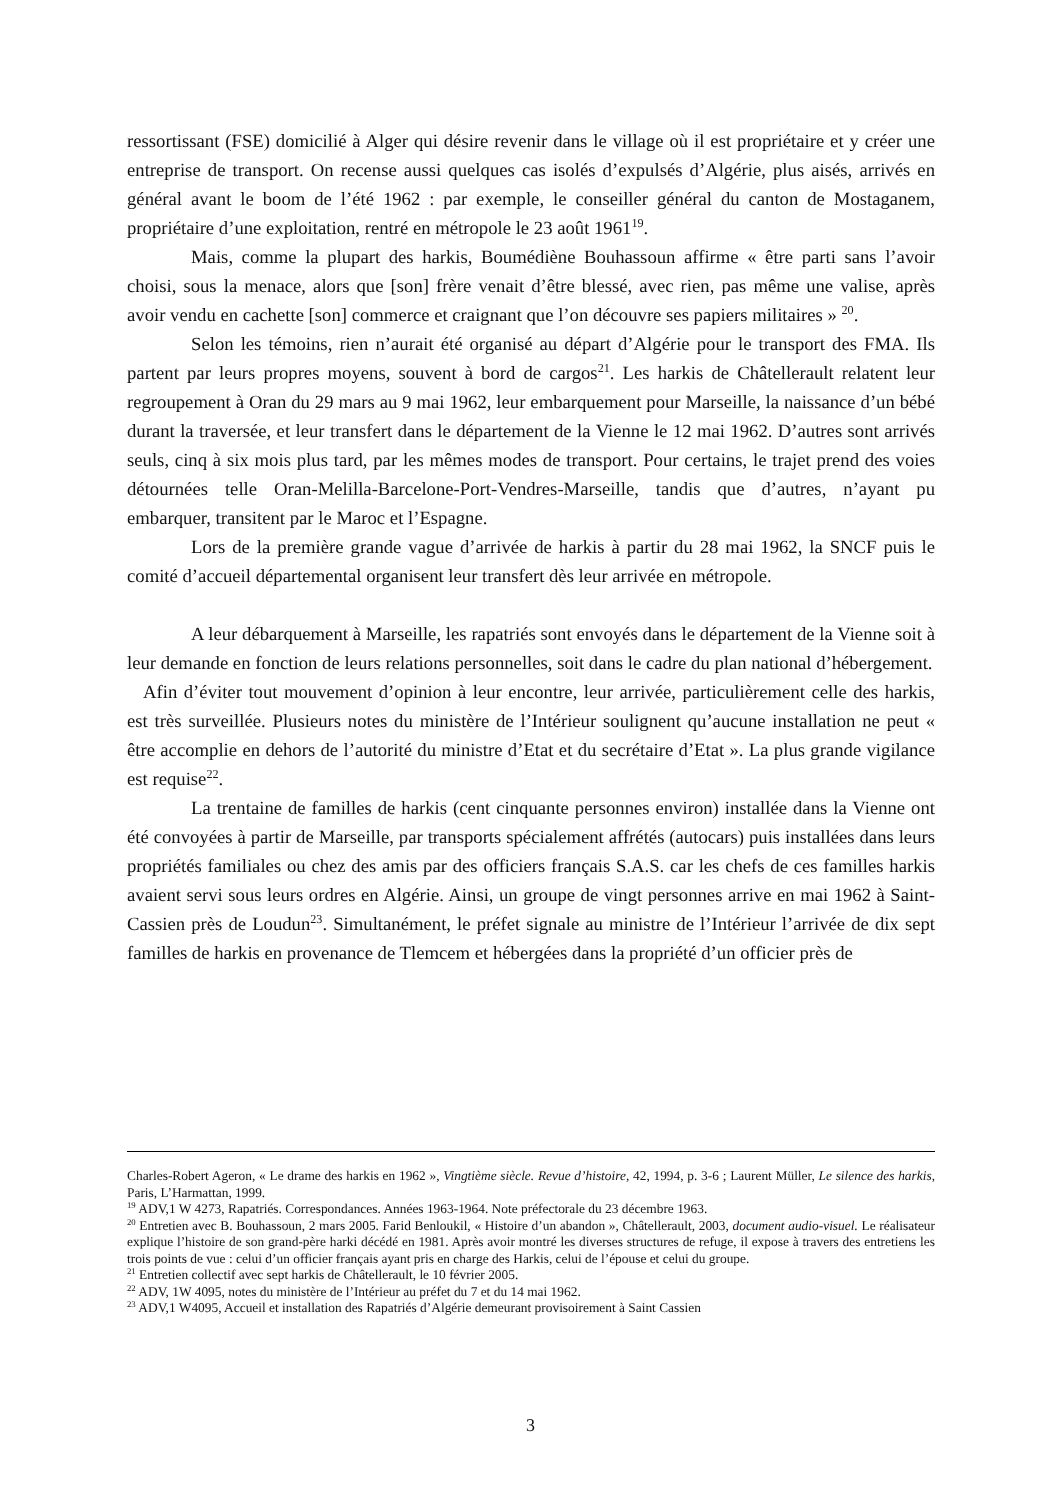ressortissant (FSE) domicilié à Alger qui désire revenir dans le village où il est propriétaire et y créer une entreprise de transport. On recense aussi quelques cas isolés d’expulsés d’Algérie, plus aisés, arrivés en général avant le boom de l’été 1962 : par exemple, le conseiller général du canton de Mostaganem, propriétaire d’une exploitation, rentré en métropole le 23 août 1961<sup>19</sup>.
Mais, comme la plupart des harkis, Boumédiène Bouhassoun affirme « être parti sans l’avoir choisi, sous la menace, alors que [son] frère venait d’être blessé, avec rien, pas même une valise, après avoir vendu en cachette [son] commerce et craignant que l’on découvre ses papiers militaires » <sup>20</sup>.
Selon les témoins, rien n’aurait été organisé au départ d’Algérie pour le transport des FMA. Ils partent par leurs propres moyens, souvent à bord de cargos<sup>21</sup>. Les harkis de Châtellerault relatent leur regroupement à Oran du 29 mars au 9 mai 1962, leur embarquement pour Marseille, la naissance d’un bébé durant la traversée, et leur transfert dans le département de la Vienne le 12 mai 1962. D’autres sont arrivés seuls, cinq à six mois plus tard, par les mêmes modes de transport. Pour certains, le trajet prend des voies détournées telle Oran-Melilla-Barcelone-Port-Vendres-Marseille, tandis que d’autres, n’ayant pu embarquer, transitent par le Maroc et l’Espagne.
Lors de la première grande vague d’arrivée de harkis à partir du 28 mai 1962, la SNCF puis le comité d’accueil départemental organisent leur transfert dès leur arrivée en métropole.
A leur débarquement à Marseille, les rapatriés sont envoyés dans le département de la Vienne soit à leur demande en fonction de leurs relations personnelles, soit dans le cadre du plan national d’hébergement.
Afin d’éviter tout mouvement d’opinion à leur encontre, leur arrivée, particulièrement celle des harkis, est très surveillée. Plusieurs notes du ministère de l’Intérieur soulignent qu’aucune installation ne peut « être accomplie en dehors de l’autorité du ministre d’Etat et du secrétaire d’Etat ». La plus grande vigilance est requise<sup>22</sup>.
La trentaine de familles de harkis (cent cinquante personnes environ) installée dans la Vienne ont été convoyées à partir de Marseille, par transports spécialement affrétés (autocars) puis installées dans leurs propriétés familiales ou chez des amis par des officiers français S.A.S. car les chefs de ces familles harkis avaient servi sous leurs ordres en Algérie. Ainsi, un groupe de vingt personnes arrive en mai 1962 à Saint-Cassien près de Loudun<sup>23</sup>. Simultanément, le préfet signale au ministre de l’Intérieur l’arrivée de dix sept familles de harkis en provenance de Tlemcem et hébergées dans la propriété d’un officier près de
Charles-Robert Ageron, « Le drame des harkis en 1962 », Vingtième siècle. Revue d’histoire, 42, 1994, p. 3-6 ; Laurent Müller, Le silence des harkis, Paris, L’Harmattan, 1999.
<sup>19</sup> ADV,1 W 4273, Rapatriés. Correspondances. Années 1963-1964. Note préfectorale du 23 décembre 1963.
<sup>20</sup> Entretien avec B. Bouhassoun, 2 mars 2005. Farid Benloukil, « Histoire d’un abandon », Châtellerault, 2003, document audio-visuel. Le réalisateur explique l’histoire de son grand-père harki décédé en 1981. Après avoir montré les diverses structures de refuge, il expose à travers des entretiens les trois points de vue : celui d’un officier français ayant pris en charge des Harkis, celui de l’épouse et celui du groupe.
<sup>21</sup> Entretien collectif avec sept harkis de Châtellerault, le 10 février 2005.
<sup>22</sup> ADV, 1W 4095, notes du ministère de l’Intérieur au préfet du 7 et du 14 mai 1962.
<sup>23</sup> ADV,1 W4095, Accueil et installation des Rapatriés d’Algérie demeurant provisoirement à Saint Cassien
3